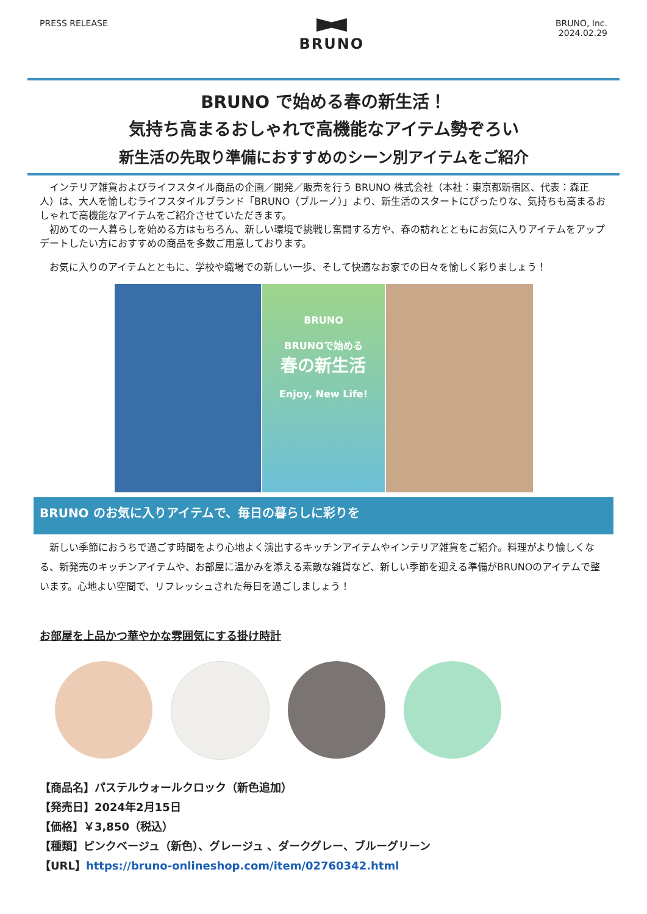PRESS RELEASE
BRUNO
BRUNO, Inc.
2024.02.29
BRUNO で始める春の新生活！
気持ち高まるおしゃれで高機能なアイテム勢ぞろい
新生活の先取り準備におすすめのシーン別アイテムをご紹介
　インテリア雑貨およびライフスタイル商品の企画／開発／販売を行う BRUNO 株式会社（本社：東京都新宿区、代表：森正人）は、大人を愉しむライフスタイルブランド「BRUNO（ブルーノ）」より、新生活のスタートにぴったりな、気持ちも高まるおしゃれで高機能なアイテムをご紹介させていただきます。
　初めての一人暮らしを始める方はもちろん、新しい環境で挑戦し奮闘する方や、春の訪れとともにお気に入りアイテムをアップデートしたい方におすすめの商品を多数ご用意しております。
　お気に入りのアイテムとともに、学校や職場での新しい一歩、そして快適なお家での日々を愉しく彩りましょう！
BRUNO
BRUNOで始める
春の新生活
Enjoy, New Life!
BRUNO のお気に入りアイテムで、毎日の暮らしに彩りを
　新しい季節におうちで過ごす時間をより心地よく演出するキッチンアイテムやインテリア雑貨をご紹介。料理がより愉しくなる、新発売のキッチンアイテムや、お部屋に温かみを添える素敵な雑貨など、新しい季節を迎える準備がBRUNOのアイテムで整います。心地よい空間で、リフレッシュされた毎日を過ごしましょう！
お部屋を上品かつ華やかな雰囲気にする掛け時計
【商品名】パステルウォールクロック（新色追加）
【発売日】2024年2月15日
【価格】￥3,850（税込）
【種類】ピンクベージュ（新色）、グレージュ 、ダークグレー、ブルーグリーン
【URL】https://bruno-onlineshop.com/item/02760342.html